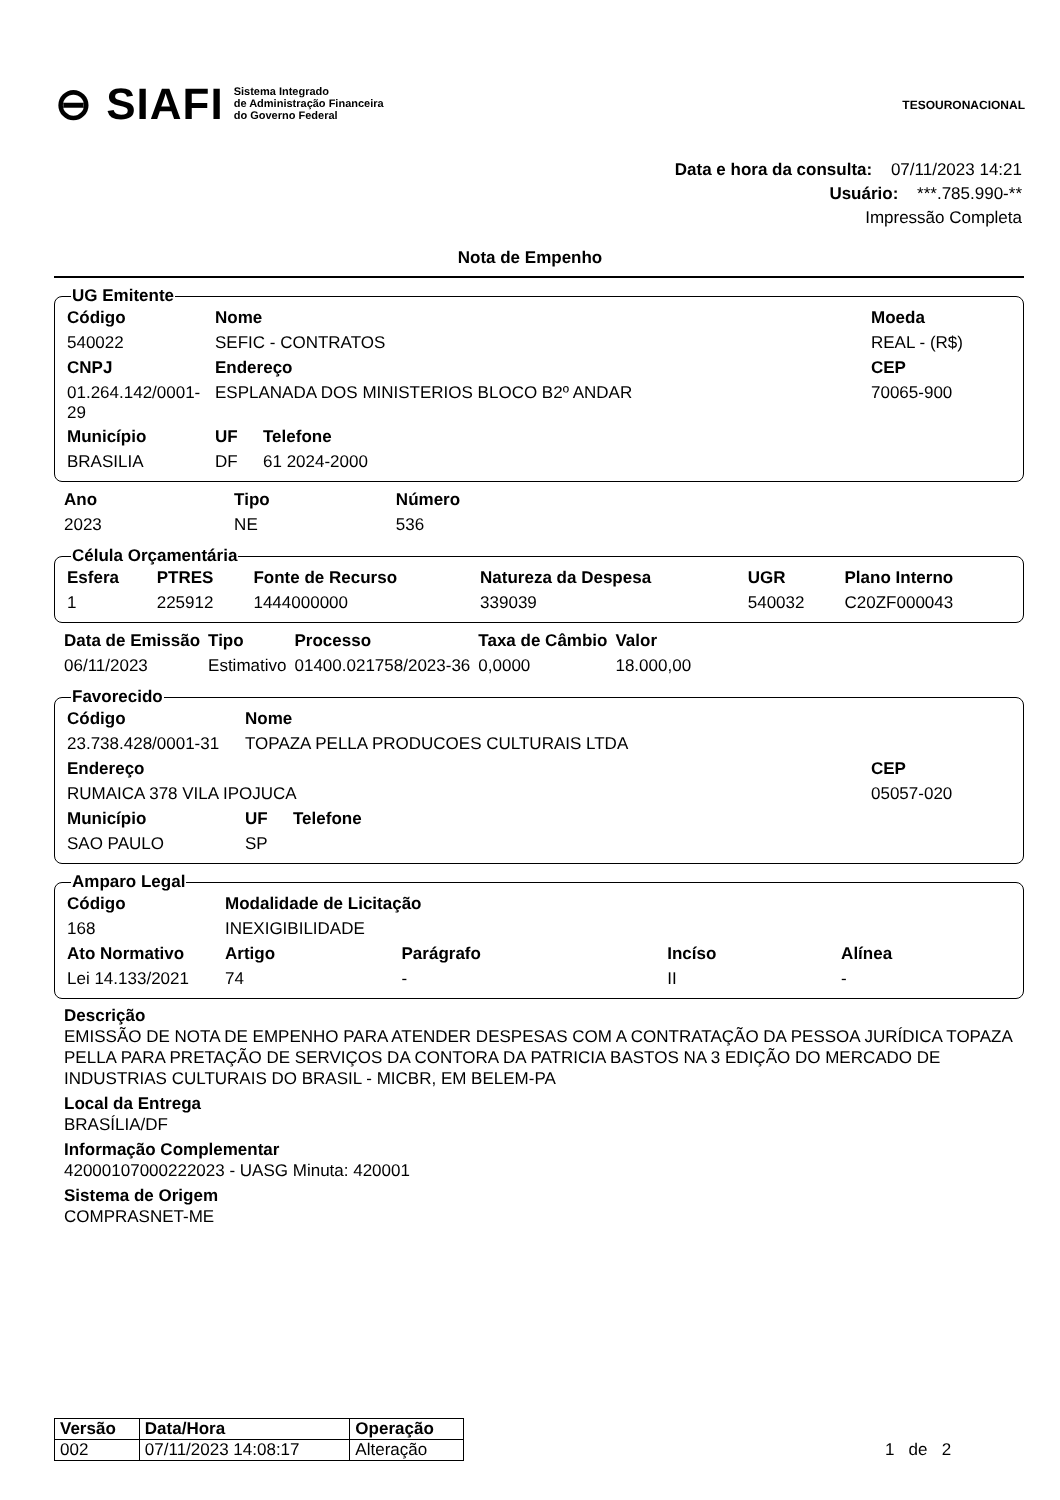⊖ SIAFI Sistema Integrado
de Administração Financeira
do Governo Federal
TESOURONACIONAL
Data e hora da consulta: 07/11/2023 14:21
Usuário: ***.785.990-**
Impressão Completa
Nota de Empenho
UG Emitente
| Código | Nome | | | Moeda |
| --- | --- | --- | --- | --- |
| 540022 | SEFIC - CONTRATOS | | | REAL - (R$) |
| CNPJ | Endereço | | | CEP |
| 01.264.142/0001-29 | ESPLANADA DOS MINISTERIOS BLOCO B2º ANDAR | | | 70065-900 |
| Município | | UF | Telefone | |
| BRASILIA | | DF | 61 2024-2000 | |
| Ano | Tipo | Número |
| --- | --- | --- |
| 2023 | NE | 536 |
Célula Orçamentária
| Esfera | PTRES | Fonte de Recurso | Natureza da Despesa | UGR | Plano Interno |
| --- | --- | --- | --- | --- | --- |
| 1 | 225912 | 1444000000 | 339039 | 540032 | C20ZF000043 |
| Data de Emissão | Tipo | Processo | Taxa de Câmbio | Valor |
| --- | --- | --- | --- | --- |
| 06/11/2023 | Estimativo | 01400.021758/2023-36 | 0,0000 | 18.000,00 |
Favorecido
| Código | Nome | | | |
| --- | --- | --- | --- | --- |
| 23.738.428/0001-31 | TOPAZA PELLA PRODUCOES CULTURAIS LTDA | | | |
| Endereço | | | | CEP |
| RUMAICA 378 VILA IPOJUCA | | | | 05057-020 |
| Município | | UF | Telefone | |
| SAO PAULO | | SP | | |
Amparo Legal
| Código | Modalidade de Licitação | | | | |
| --- | --- | --- | --- | --- | --- |
| 168 | INEXIGIBILIDADE | | | | |
| Ato Normativo | | Artigo | Parágrafo | Incíso | Alínea |
| Lei 14.133/2021 | | 74 | - | II | - |
Descrição
EMISSÃO DE NOTA DE EMPENHO PARA ATENDER DESPESAS COM A CONTRATAÇÃO DA PESSOA JURÍDICA TOPAZA PELLA PARA PRETAÇÃO DE SERVIÇOS DA CONTORA DA PATRICIA BASTOS NA 3 EDIÇÃO DO MERCADO DE INDUSTRIAS CULTURAIS DO BRASIL - MICBR, EM BELEM-PA
Local da Entrega
BRASÍLIA/DF
Informação Complementar
42000107000222023 - UASG Minuta: 420001
Sistema de Origem
COMPRASNET-ME
| Versão | Data/Hora | Operação |
| --- | --- | --- |
| 002 | 07/11/2023 14:08:17 | Alteração |
1 de 2